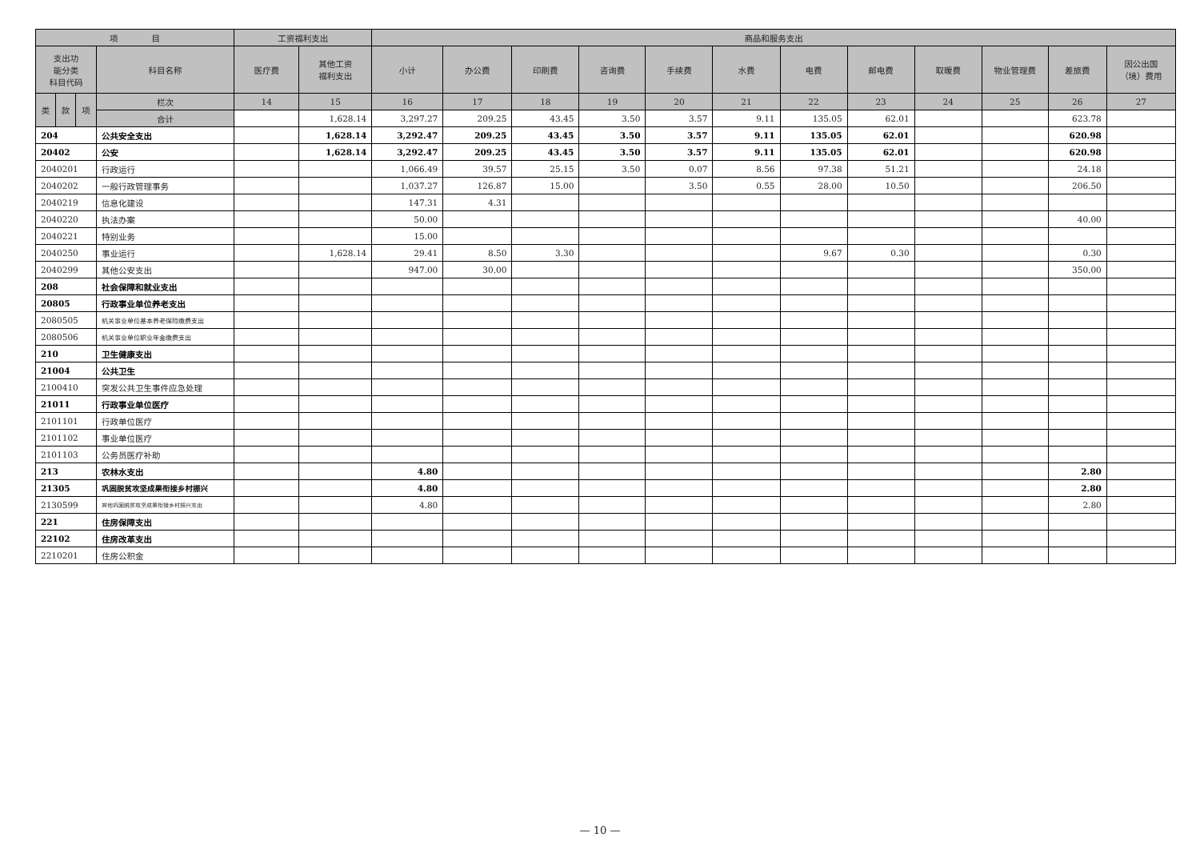| 项 目 | | | | 工资福利支出 | | 商品和服务支出 | | | | | | | | | | | |
| --- | --- | --- | --- | --- | --- | --- | --- | --- | --- | --- | --- | --- | --- | --- | --- | --- | --- |
| 支出功 能分类 科目代码 | | | 科目名称 | 医疗费 | 其他工资 福利支出 | 小计 | 办公费 | 印刷费 | 咨询费 | 手续费 | 水费 | 电费 | 邮电费 | 取暖费 | 物业管理费 | 差旅费 | 因公出国 （境）费用 |
| 类 | 款 | 项 | 栏次 | 14 | 15 | 16 | 17 | 18 | 19 | 20 | 21 | 22 | 23 | 24 | 25 | 26 | 27 |
| | | | 合计 | | 1,628.14 | 3,297.27 | 209.25 | 43.45 | 3.50 | 3.57 | 9.11 | 135.05 | 62.01 | | | 623.78 | |
| 204 | | | 公共安全支出 | | 1,628.14 | 3,292.47 | 209.25 | 43.45 | 3.50 | 3.57 | 9.11 | 135.05 | 62.01 | | | 620.98 | |
| 20402 | | | 公安 | | 1,628.14 | 3,292.47 | 209.25 | 43.45 | 3.50 | 3.57 | 9.11 | 135.05 | 62.01 | | | 620.98 | |
| 2040201 | | | 行政运行 | | | 1,066.49 | 39.57 | 25.15 | 3.50 | 0.07 | 8.56 | 97.38 | 51.21 | | | 24.18 | |
| 2040202 | | | 一般行政管理事务 | | | 1,037.27 | 126.87 | 15.00 | | 3.50 | 0.55 | 28.00 | 10.50 | | | 206.50 | |
| 2040219 | | | 信息化建设 | | | 147.31 | 4.31 | | | | | | | | | | |
| 2040220 | | | 执法办案 | | | 50.00 | | | | | | | | | | 40.00 | |
| 2040221 | | | 特别业务 | | | 15.00 | | | | | | | | | | | |
| 2040250 | | | 事业运行 | | 1,628.14 | 29.41 | 8.50 | 3.30 | | | | 9.67 | 0.30 | | | 0.30 | |
| 2040299 | | | 其他公安支出 | | | 947.00 | 30.00 | | | | | | | | | 350.00 | |
| 208 | | | 社会保障和就业支出 | | | | | | | | | | | | | | |
| 20805 | | | 行政事业单位养老支出 | | | | | | | | | | | | | | |
| 2080505 | | | 机关事业单位基本养老保险缴费支出 | | | | | | | | | | | | | | |
| 2080506 | | | 机关事业单位职业年金缴费支出 | | | | | | | | | | | | | | |
| 210 | | | 卫生健康支出 | | | | | | | | | | | | | | |
| 21004 | | | 公共卫生 | | | | | | | | | | | | | | |
| 2100410 | | | 突发公共卫生事件应急处理 | | | | | | | | | | | | | | |
| 21011 | | | 行政事业单位医疗 | | | | | | | | | | | | | | |
| 2101101 | | | 行政单位医疗 | | | | | | | | | | | | | | |
| 2101102 | | | 事业单位医疗 | | | | | | | | | | | | | | |
| 2101103 | | | 公务员医疗补助 | | | | | | | | | | | | | | |
| 213 | | | 农林水支出 | | | 4.80 | | | | | | | | | | 2.80 | |
| 21305 | | | 巩固脱贫攻坚成果衔接乡村振兴 | | | 4.80 | | | | | | | | | | 2.80 | |
| 2130599 | | | 其他巩固脱贫攻坚成果衔接乡村振兴支出 | | | 4.80 | | | | | | | | | | 2.80 | |
| 221 | | | 住房保障支出 | | | | | | | | | | | | | | |
| 22102 | | | 住房改革支出 | | | | | | | | | | | | | | |
| 2210201 | | | 住房公积金 | | | | | | | | | | | | | | |
— 10 —